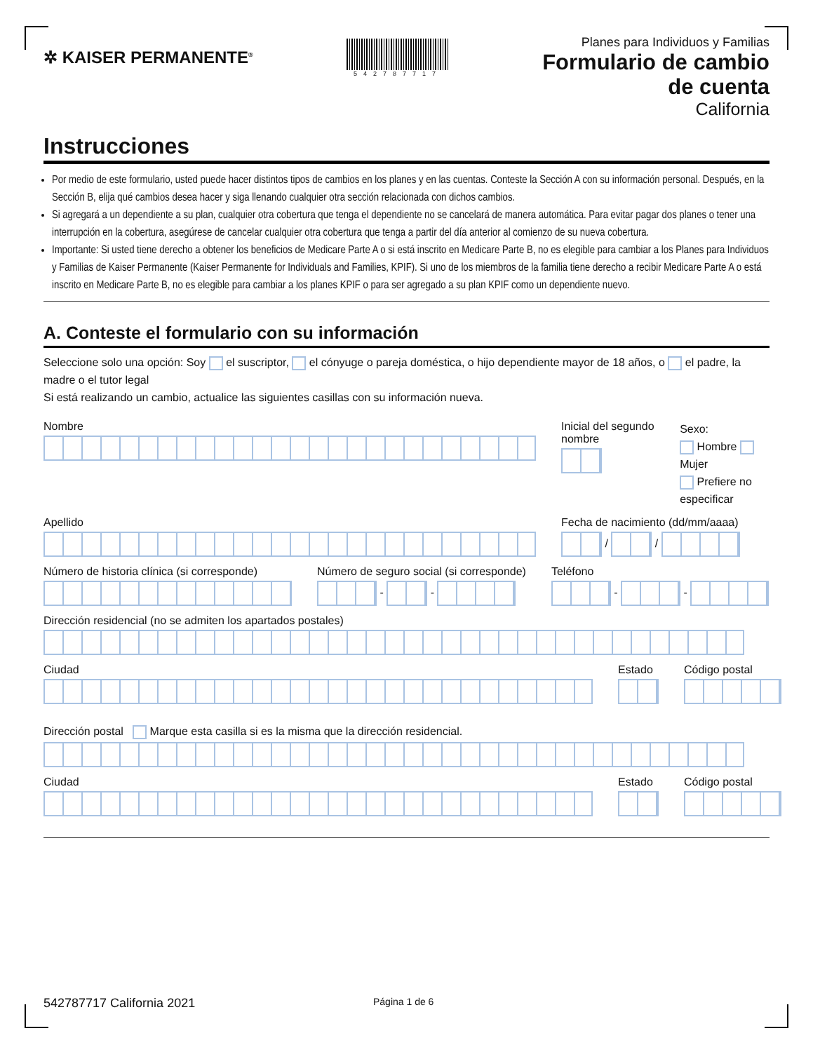✲ KAISER PERMANENTE<sup>®</sup>
542787717
Planes para Individuos y Familias
Formulario de cambio
de cuenta
California
Instrucciones
Por medio de este formulario, usted puede hacer distintos tipos de cambios en los planes y en las cuentas. Conteste la Sección A con su información personal. Después, en la Sección B, elija qué cambios desea hacer y siga llenando cualquier otra sección relacionada con dichos cambios.
Si agregará a un dependiente a su plan, cualquier otra cobertura que tenga el dependiente no se cancelará de manera automática. Para evitar pagar dos planes o tener una interrupción en la cobertura, asegúrese de cancelar cualquier otra cobertura que tenga a partir del día anterior al comienzo de su nueva cobertura.
Importante: Si usted tiene derecho a obtener los beneficios de Medicare Parte A o si está inscrito en Medicare Parte B, no es elegible para cambiar a los Planes para Individuos y Familias de Kaiser Permanente (Kaiser Permanente for Individuals and Families, KPIF). Si uno de los miembros de la familia tiene derecho a recibir Medicare Parte A o está inscrito en Medicare Parte B, no es elegible para cambiar a los planes KPIF o para ser agregado a su plan KPIF como un dependiente nuevo.
A. Conteste el formulario con su información
Seleccione solo una opción: Soy el suscriptor, el cónyuge o pareja doméstica, o hijo dependiente mayor de 18 años, o el padre, la madre o el tutor legal
Si está realizando un cambio, actualice las siguientes casillas con su información nueva.
Nombre Inicial del segundo nombre
Sexo:
Hombre Mujer
Prefiere no especificar
Apellido Fecha de nacimiento (dd/mm/aaaa)
/
/
Número de historia clínica (si corresponde)
Número de seguro social (si corresponde)
-
-
Teléfono
-
-
Dirección residencial (no se admiten los apartados postales)
Ciudad Estado Código postal
Dirección postal Marque esta casilla si es la misma que la dirección residencial.
Ciudad Estado Código postal
542787717 California 2021
Página 1 de 6